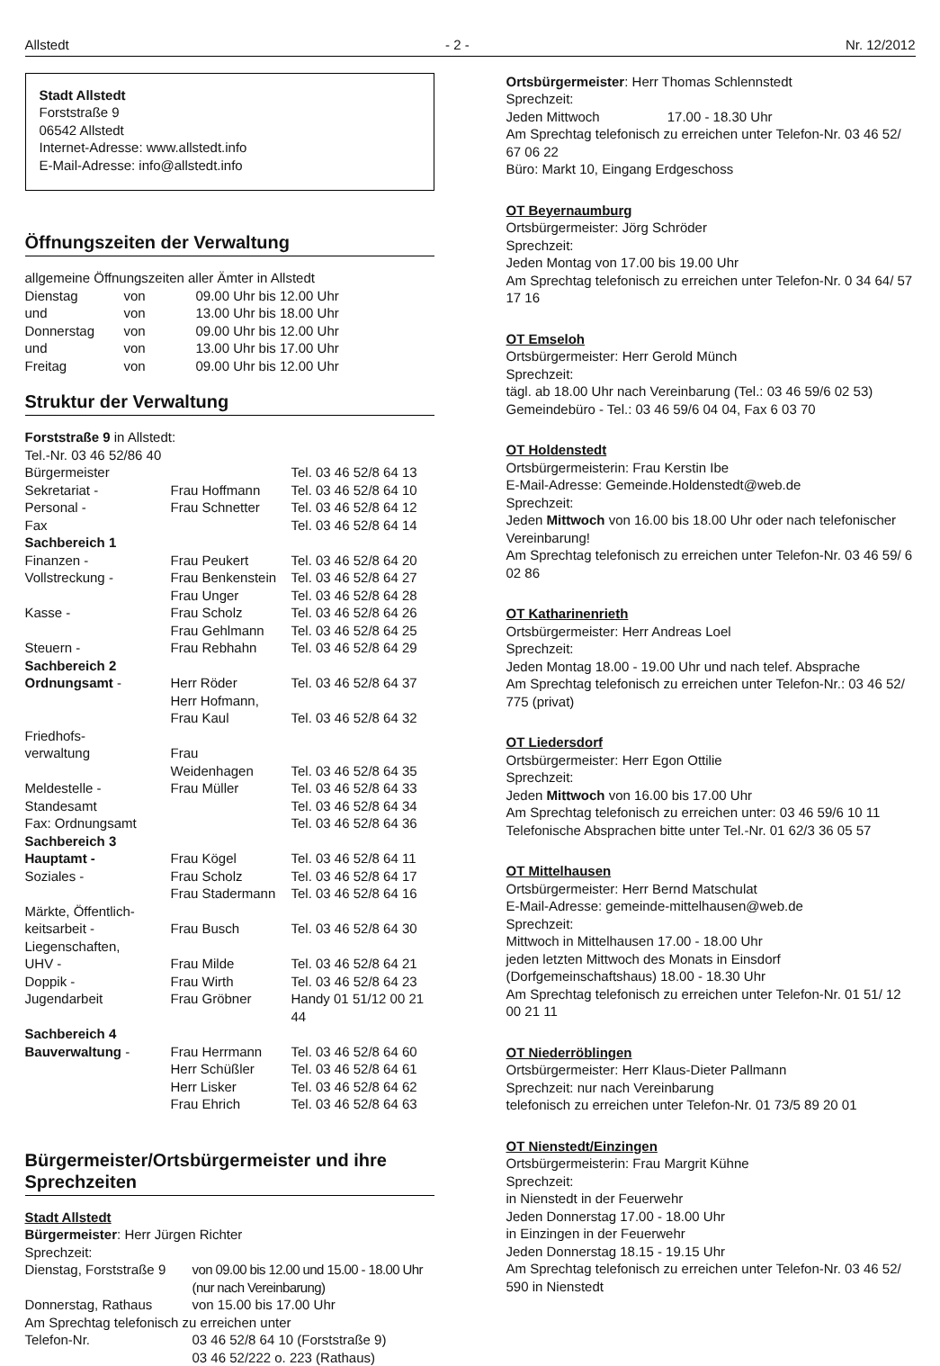Allstedt - 2 - Nr. 12/2012
Stadt Allstedt
Forststraße 9
06542 Allstedt
Internet-Adresse: www.allstedt.info
E-Mail-Adresse: info@allstedt.info
Öffnungszeiten der Verwaltung
allgemeine Öffnungszeiten aller Ämter in Allstedt
| Dienstag | von | 09.00 Uhr bis 12.00 Uhr |
| und | von | 13.00 Uhr bis 18.00 Uhr |
| Donnerstag | von | 09.00 Uhr bis 12.00 Uhr |
| und | von | 13.00 Uhr bis 17.00 Uhr |
| Freitag | von | 09.00 Uhr bis 12.00 Uhr |
Struktur der Verwaltung
Forststraße 9 in Allstedt:
Tel.-Nr. 03 46 52/86 40
| Bürgermeister | | Tel. 03 46 52/8 64 13 |
| Sekretariat - | Frau Hoffmann | Tel. 03 46 52/8 64 10 |
| Personal - | Frau Schnetter | Tel. 03 46 52/8 64 12 |
| Fax | | Tel. 03 46 52/8 64 14 |
| Sachbereich 1 | | |
| Finanzen - | Frau Peukert | Tel. 03 46 52/8 64 20 |
| Vollstreckung - | Frau Benkenstein | Tel. 03 46 52/8 64 27 |
| | Frau Unger | Tel. 03 46 52/8 64 28 |
| Kasse - | Frau Scholz | Tel. 03 46 52/8 64 26 |
| | Frau Gehlmann | Tel. 03 46 52/8 64 25 |
| Steuern - | Frau Rebhahn | Tel. 03 46 52/8 64 29 |
| Sachbereich 2 | | |
| Ordnungsamt - | Herr Röder | Tel. 03 46 52/8 64 37 |
| | Herr Hofmann, | |
| | Frau Kaul | Tel. 03 46 52/8 64 32 |
| Friedhofs- | | |
| verwaltung | Frau | |
| | Weidenhagen | Tel. 03 46 52/8 64 35 |
| Meldestelle - | Frau Müller | Tel. 03 46 52/8 64 33 |
| Standesamt | | Tel. 03 46 52/8 64 34 |
| Fax: Ordnungsamt | | Tel. 03 46 52/8 64 36 |
| Sachbereich 3 | | |
| Hauptamt - | Frau Kögel | Tel. 03 46 52/8 64 11 |
| Soziales - | Frau Scholz | Tel. 03 46 52/8 64 17 |
| | Frau Stadermann | Tel. 03 46 52/8 64 16 |
| Märkte, Öffentlich- | | |
| keitsarbeit - | Frau Busch | Tel. 03 46 52/8 64 30 |
| Liegenschaften, | | |
| UHV - | Frau Milde | Tel. 03 46 52/8 64 21 |
| Doppik - | Frau Wirth | Tel. 03 46 52/8 64 23 |
| Jugendarbeit | Frau Gröbner | Handy 01 51/12 00 21 44 |
| Sachbereich 4 | | |
| Bauverwaltung - | Frau Herrmann | Tel. 03 46 52/8 64 60 |
| | Herr Schüßler | Tel. 03 46 52/8 64 61 |
| | Herr Lisker | Tel. 03 46 52/8 64 62 |
| | Frau Ehrich | Tel. 03 46 52/8 64 63 |
Bürgermeister/Ortsbürgermeister und ihre Sprechzeiten
Stadt Allstedt
Bürgermeister: Herr Jürgen Richter
Sprechzeit:
| Dienstag, Forststraße 9 | von 09.00 bis 12.00 und 15.00 - 18.00 Uhr (nur nach Vereinbarung) |
| Donnerstag, Rathaus | von 15.00 bis 17.00 Uhr |
| Am Sprechtag telefonisch zu erreichen unter | |
| Telefon-Nr. | 03 46 52/8 64 10 (Forststraße 9) 03 46 52/222 o. 223 (Rathaus) |
Ortsbürgermeister: Herr Thomas Schlennstedt
Sprechzeit:
Jeden Mittwoch 17.00 - 18.30 Uhr
Am Sprechtag telefonisch zu erreichen unter Telefon-Nr. 03 46 52/ 67 06 22
Büro: Markt 10, Eingang Erdgeschoss
OT Beyernaumburg
Ortsbürgermeister: Jörg Schröder
Sprechzeit:
Jeden Montag von 17.00 bis 19.00 Uhr
Am Sprechtag telefonisch zu erreichen unter Telefon-Nr. 0 34 64/ 57 17 16
OT Emseloh
Ortsbürgermeister: Herr Gerold Münch
Sprechzeit:
tägl. ab 18.00 Uhr nach Vereinbarung (Tel.: 03 46 59/6 02 53)
Gemeindebüro - Tel.: 03 46 59/6 04 04, Fax 6 03 70
OT Holdenstedt
Ortsbürgermeisterin: Frau Kerstin Ibe
E-Mail-Adresse: Gemeinde.Holdenstedt@web.de
Sprechzeit:
Jeden Mittwoch von 16.00 bis 18.00 Uhr oder nach telefonischer Vereinbarung!
Am Sprechtag telefonisch zu erreichen unter Telefon-Nr. 03 46 59/ 6 02 86
OT Katharinenrieth
Ortsbürgermeister: Herr Andreas Loel
Sprechzeit:
Jeden Montag 18.00 - 19.00 Uhr und nach telef. Absprache
Am Sprechtag telefonisch zu erreichen unter Telefon-Nr.: 03 46 52/ 775 (privat)
OT Liedersdorf
Ortsbürgermeister: Herr Egon Ottilie
Sprechzeit:
Jeden Mittwoch von 16.00 bis 17.00 Uhr
Am Sprechtag telefonisch zu erreichen unter: 03 46 59/6 10 11
Telefonische Absprachen bitte unter Tel.-Nr. 01 62/3 36 05 57
OT Mittelhausen
Ortsbürgermeister: Herr Bernd Matschulat
E-Mail-Adresse: gemeinde-mittelhausen@web.de
Sprechzeit:
Mittwoch in Mittelhausen 17.00 - 18.00 Uhr
jeden letzten Mittwoch des Monats in Einsdorf (Dorfgemeinschaftshaus) 18.00 - 18.30 Uhr
Am Sprechtag telefonisch zu erreichen unter Telefon-Nr. 01 51/ 12 00 21 11
OT Niederröblingen
Ortsbürgermeister: Herr Klaus-Dieter Pallmann
Sprechzeit: nur nach Vereinbarung
telefonisch zu erreichen unter Telefon-Nr. 01 73/5 89 20 01
OT Nienstedt/Einzingen
Ortsbürgermeisterin: Frau Margrit Kühne
Sprechzeit:
in Nienstedt in der Feuerwehr
Jeden Donnerstag 17.00 - 18.00 Uhr
in Einzingen in der Feuerwehr
Jeden Donnerstag 18.15 - 19.15 Uhr
Am Sprechtag telefonisch zu erreichen unter Telefon-Nr. 03 46 52/ 590 in Nienstedt